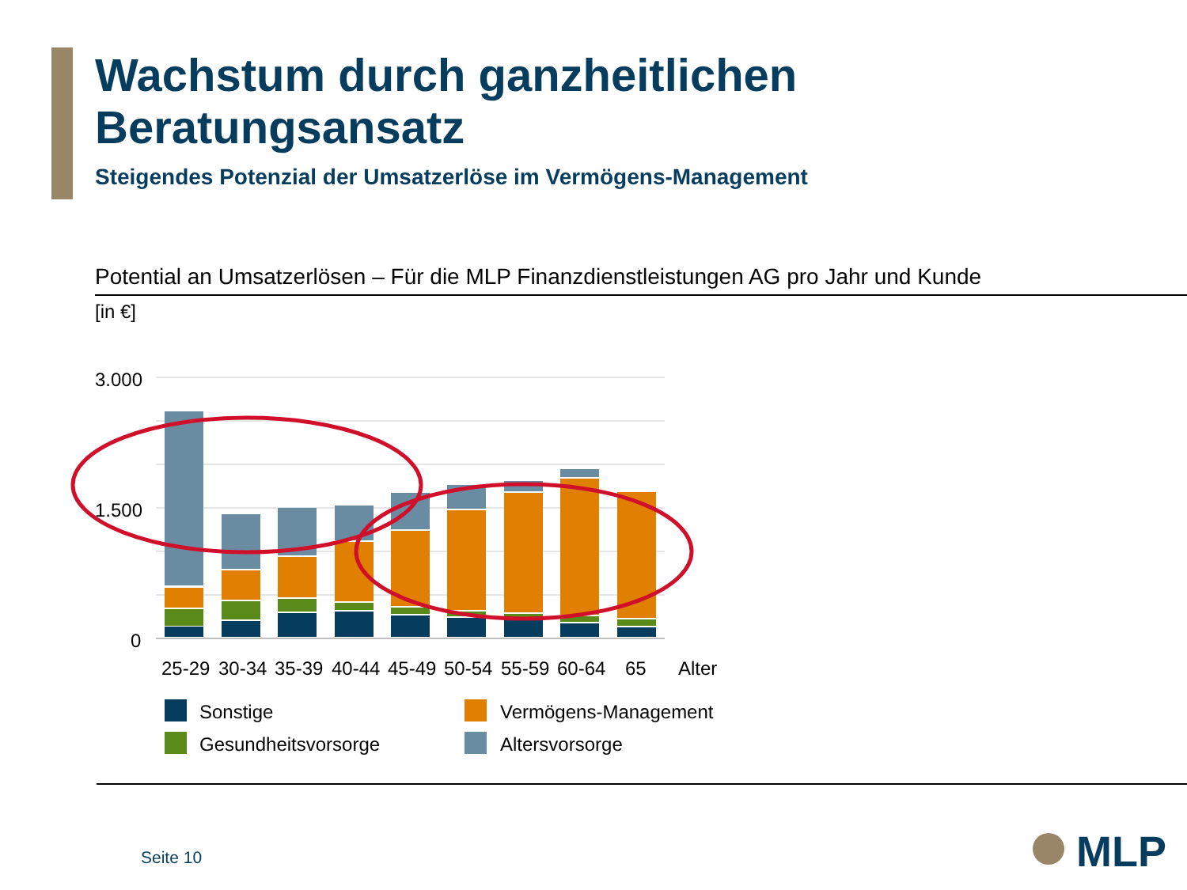Wachstum durch ganzheitlichen
Beratungsansatz
Steigendes Potenzial der Umsatzerlöse im Vermögens-Management
Potential an Umsatzerlösen – Für die MLP Finanzdienstleistungen AG pro Jahr und Kunde
[in €]
3.000
1.500
0
25-29
30-34
35-39
40-44
45-49
50-54
55-59
60-64
65
Alter
Sonstige
Gesundheitsvorsorge
Vermögens-Management
Altersvorsorge
Seite 10 MLP